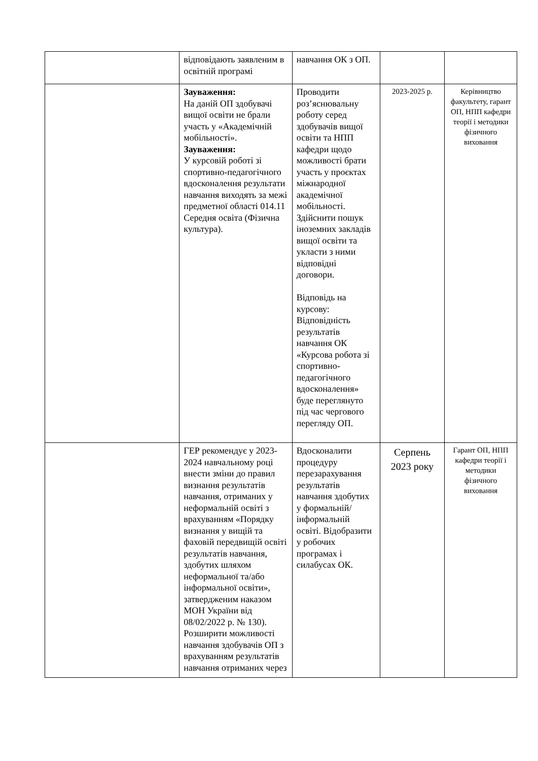| | відповідають заявленим в освітній програмі | навчання ОК з ОП. | | |
| | Зауваження: На даній ОП здобувачі вищої освіти не брали участь у «Академічній мобільності». Зауваження: У курсовій роботі зі спортивно-педагогічного вдосконалення результати навчання виходять за межі предметної області 014.11 Середня освіта (Фізична культура). | Проводити роз’яснювальну роботу серед здобувачів вищої освіти та НПП кафедри щодо можливості брати участь у проєктах міжнародної академічної мобільності. Здійснити пошук іноземних закладів вищої освіти та укласти з ними відповідні договори. Відповідь на курсову: Відповідність результатів навчання ОК «Курсова робота зі спортивно-педагогічного вдосконалення» буде переглянуто під час чергового перегляду ОП. | 2023-2025 р. | Керівництво факультету, гарант ОП, НПП кафедри теорії і методики фізичного виховання |
| | ГЕР рекомендує у 2023-2024 навчальному році внести зміни до правил визнання результатів навчання, отриманих у неформальній освіті з врахуванням «Порядку визнання у вищій та фаховій передвищій освіті результатів навчання, здобутих шляхом неформальної та/або інформальної освіти», затвердженим наказом МОН України від 08/02/2022 р. № 130). Розширити можливості навчання здобувачів ОП з врахуванням результатів навчання отриманих через | Вдосконалити процедуру перезарахування результатів навчання здобутих у формальній/інформальній освіті. Відобразити у робочих програмах і силабусах ОК. | Серпень 2023 року | Гарант ОП, НПП кафедри теорії і методики фізичного виховання |